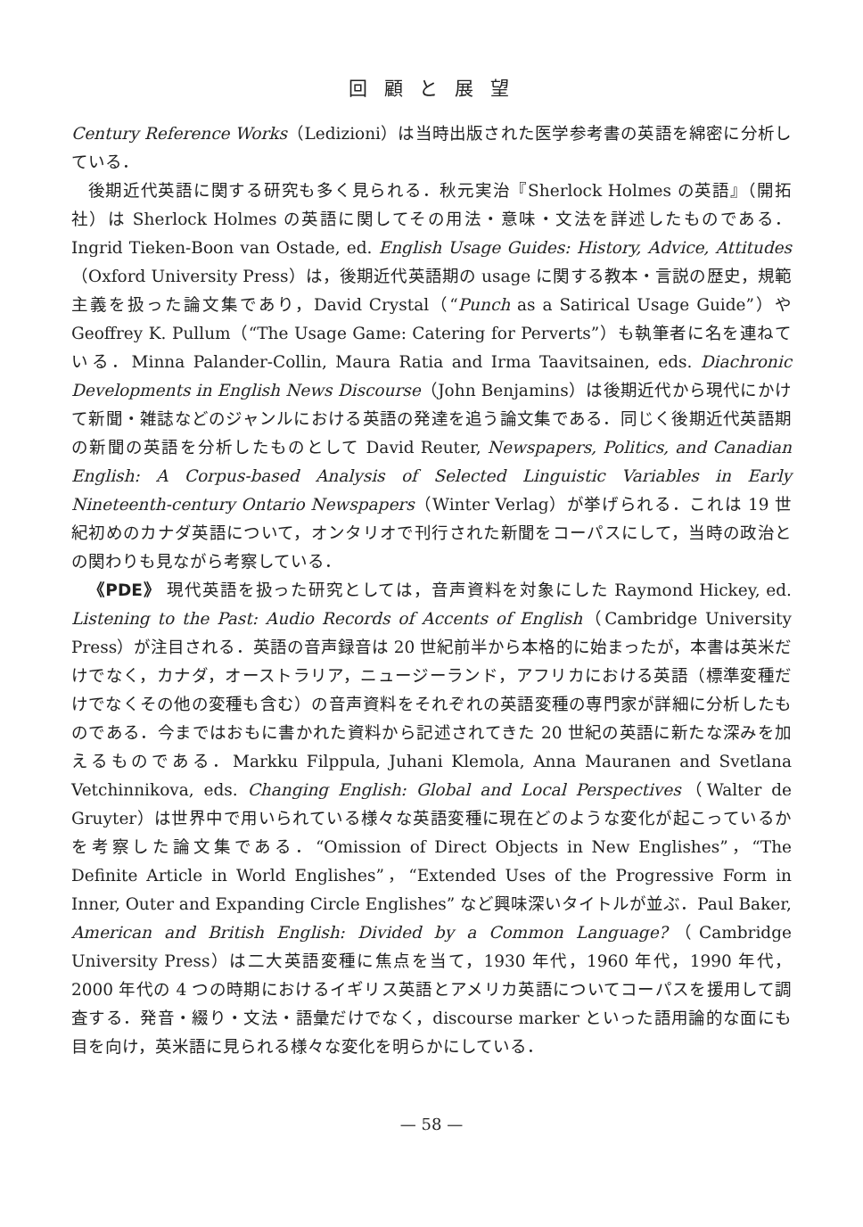回 顧 と 展 望
Century Reference Works（Ledizioni）は当時出版された医学参考書の英語を綿密に分析している．
後期近代英語に関する研究も多く見られる．秋元実治『Sherlock Holmes の英語』（開拓社）は Sherlock Holmes の英語に関してその用法・意味・文法を詳述したものである．Ingrid Tieken-Boon van Ostade, ed. English Usage Guides: History, Advice, Attitudes（Oxford University Press）は，後期近代英語期の usage に関する教本・言説の歴史，規範主義を扱った論文集であり，David Crystal（“Punch as a Satirical Usage Guide”）や Geoffrey K. Pullum（“The Usage Game: Catering for Perverts”）も執筆者に名を連ねている．Minna Palander-Collin, Maura Ratia and Irma Taavitsainen, eds. Diachronic Developments in English News Discourse（John Benjamins）は後期近代から現代にかけて新聞・雑誌などのジャンルにおける英語の発達を追う論文集である．同じく後期近代英語期の新聞の英語を分析したものとして David Reuter, Newspapers, Politics, and Canadian English: A Corpus-based Analysis of Selected Linguistic Variables in Early Nineteenth-century Ontario Newspapers（Winter Verlag）が挙げられる．これは 19 世紀初めのカナダ英語について，オンタリオで刊行された新聞をコーパスにして，当時の政治との関わりも見ながら考察している．
《PDE》 現代英語を扱った研究としては，音声資料を対象にした Raymond Hickey, ed. Listening to the Past: Audio Records of Accents of English（Cambridge University Press）が注目される．英語の音声録音は 20 世紀前半から本格的に始まったが，本書は英米だけでなく，カナダ，オーストラリア，ニュージーランド，アフリカにおける英語（標準変種だけでなくその他の変種も含む）の音声資料をそれぞれの英語変種の専門家が詳細に分析したものである．今まではおもに書かれた資料から記述されてきた 20 世紀の英語に新たな深みを加えるものである．Markku Filppula, Juhani Klemola, Anna Mauranen and Svetlana Vetchinnikova, eds. Changing English: Global and Local Perspectives（Walter de Gruyter）は世界中で用いられている様々な英語変種に現在どのような変化が起こっているかを考察した論文集である．“Omission of Direct Objects in New Englishes”，“The Definite Article in World Englishes”，“Extended Uses of the Progressive Form in Inner, Outer and Expanding Circle Englishes” など興味深いタイトルが並ぶ．Paul Baker, American and British English: Divided by a Common Language?（Cambridge University Press）は二大英語変種に焦点を当て，1930 年代，1960 年代，1990 年代，2000 年代の 4 つの時期におけるイギリス英語とアメリカ英語についてコーパスを援用して調査する．発音・綴り・文法・語彙だけでなく，discourse marker といった語用論的な面にも目を向け，英米語に見られる様々な変化を明らかにしている．
— 58 —